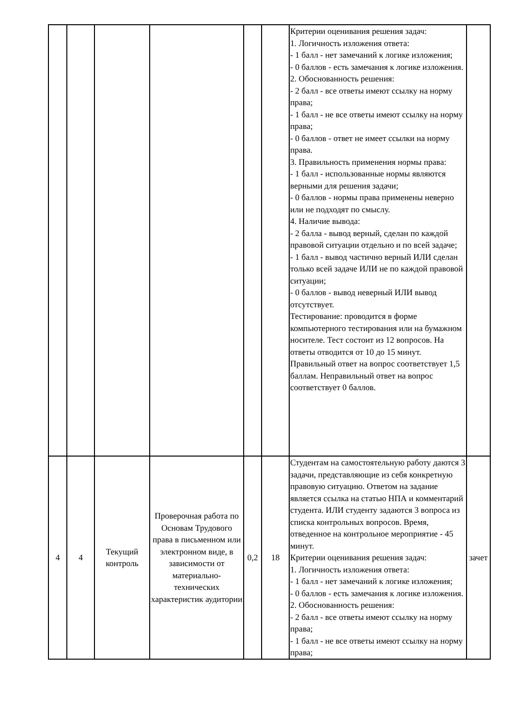| | | | | | | Критерии оценивания решения задач: 1. Логичность изложения ответа: - 1 балл - нет замечаний к логике изложения; - 0 баллов - есть замечания к логике изложения. 2. Обоснованность решения: - 2 балл - все ответы имеют ссылку на норму права; - 1 балл - не все ответы имеют ссылку на норму права; - 0 баллов - ответ не имеет ссылки на норму права. 3. Правильность применения нормы права: - 1 балл - использованные нормы являются верными для решения задачи; - 0 баллов - нормы права применены неверно или не подходят по смыслу. 4. Наличие вывода: - 2 балла - вывод верный, сделан по каждой правовой ситуации отдельно и по всей задаче; - 1 балл - вывод частично верный ИЛИ сделан только всей задаче ИЛИ не по каждой правовой ситуации; - 0 баллов - вывод неверный ИЛИ вывод отсутствует. Тестирование: проводится в форме компьютерного тестирования или на бумажном носителе. Тест состоит из 12 вопросов. На ответы отводится от 10 до 15 минут. Правильный ответ на вопрос соответствует 1,5 баллам. Неправильный ответ на вопрос соответствует 0 баллов. | |
| 4 | 4 | Текущий контроль | Проверочная работа по Основам Трудового права в письменном или электронном виде, в зависимости от материально-технических характеристик аудитории | 0,2 | 18 | Студентам на самостоятельную работу даются 3 задачи, представляющие из себя конкретную правовую ситуацию. Ответом на задание является ссылка на статью НПА и комментарий студента. ИЛИ студенту задаются 3 вопроса из списка контрольных вопросов. Время, отведенное на контрольное мероприятие - 45 минут. Критерии оценивания решения задач: 1. Логичность изложения ответа: - 1 балл - нет замечаний к логике изложения; - 0 баллов - есть замечания к логике изложения. 2. Обоснованность решения: - 2 балл - все ответы имеют ссылку на норму права; - 1 балл - не все ответы имеют ссылку на норму права; | зачет |